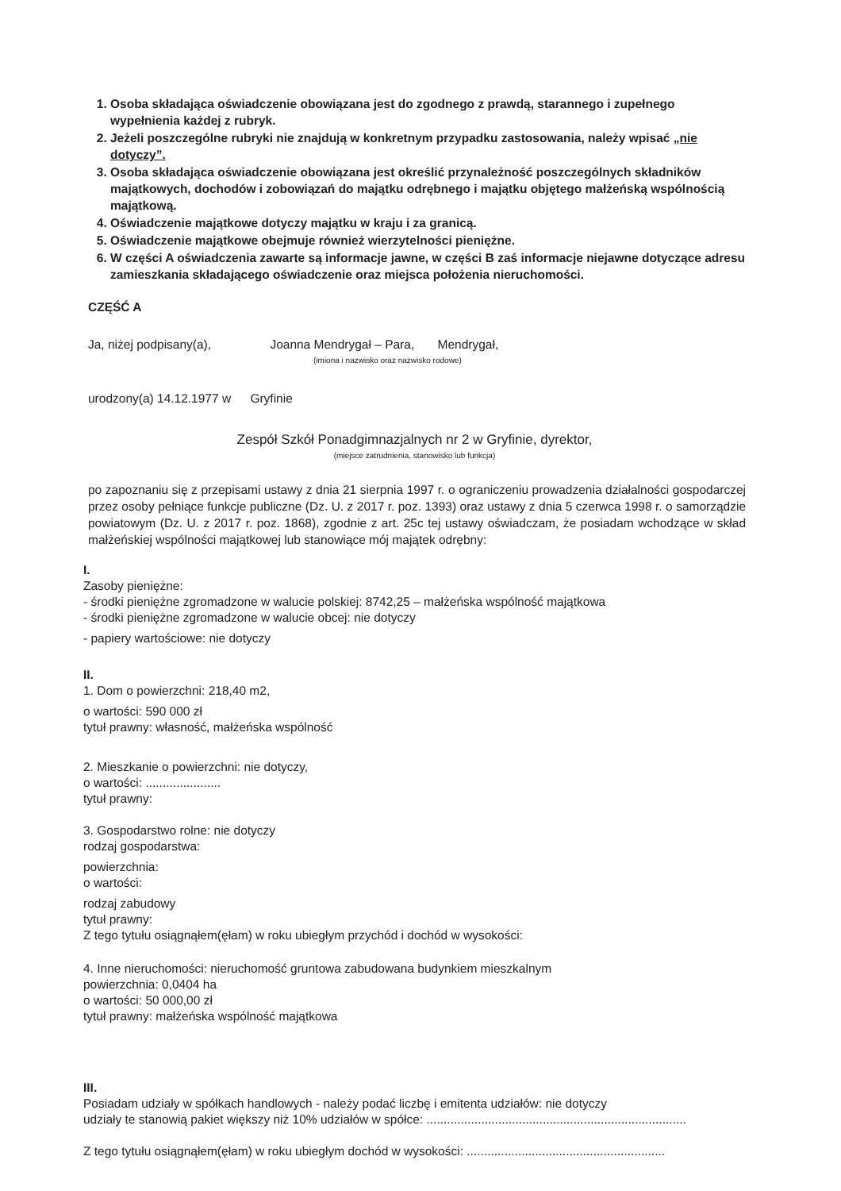1. Osoba składająca oświadczenie obowiązana jest do zgodnego z prawdą, starannego i zupełnego wypełnienia każdej z rubryk.
2. Jeżeli poszczególne rubryki nie znajdują w konkretnym przypadku zastosowania, należy wpisać „nie dotyczy”.
3. Osoba składająca oświadczenie obowiązana jest określić przynależność poszczególnych składników majątkowych, dochodów i zobowiązań do majątku odrębnego i majątku objętego małżeńską wspólnością majątkową.
4. Oświadczenie majątkowe dotyczy majątku w kraju i za granicą.
5. Oświadczenie majątkowe obejmuje również wierzytelności pieniężne.
6. W części A oświadczenia zawarte są informacje jawne, w części B zaś informacje niejawne dotyczące adresu zamieszkania składającego oświadczenie oraz miejsca położenia nieruchomości.
CZĘŚĆ A
Ja, niżej podpisany(a), Joanna Mendrygał – Para, Mendrygał,
(imiona i nazwisko oraz nazwisko rodowe)
urodzony(a) 14.12.1977 w Gryfinie
Zespół Szkół Ponadgimnazjalnych nr 2 w Gryfinie, dyrektor,
(miejsce zatrudnienia, stanowisko lub funkcja)
po zapoznaniu się z przepisami ustawy z dnia 21 sierpnia 1997 r. o ograniczeniu prowadzenia działalności gospodarczej przez osoby pełniące funkcje publiczne (Dz. U. z 2017 r. poz. 1393) oraz ustawy z dnia 5 czerwca 1998 r. o samorządzie powiatowym (Dz. U. z 2017 r. poz. 1868), zgodnie z art. 25c tej ustawy oświadczam, że posiadam wchodzące w skład małżeńskiej wspólności majątkowej lub stanowiące mój majątek odrębny:
I.
Zasoby pieniężne:
- środki pieniężne zgromadzone w walucie polskiej: 8742,25 – małżeńska wspólność majątkowa
- środki pieniężne zgromadzone w walucie obcej: nie dotyczy
- papiery wartościowe: nie dotyczy
II.
1. Dom o powierzchni: 218,40 m2,
o wartości: 590 000 zł
tytuł prawny: własność, małżeńska wspólność
2. Mieszkanie o powierzchni: nie dotyczy,
o wartości: ......................
tytuł prawny:
3. Gospodarstwo rolne: nie dotyczy
rodzaj gospodarstwa:
powierzchnia:
o wartości:
rodzaj zabudowy
tytuł prawny:
Z tego tytułu osiągnąłem(ęłam) w roku ubiegłym przychód i dochód w wysokości:
4. Inne nieruchomości: nieruchomość gruntowa zabudowana budynkiem mieszkalnym
powierzchnia: 0,0404 ha
o wartości: 50 000,00 zł
tytuł prawny: małżeńska wspólność majątkowa
III.
Posiadam udziały w spółkach handlowych - należy podać liczbę i emitenta udziałów: nie dotyczy
udziały te stanowią pakiet większy niż 10% udziałów w spółce: ............................................................................
Z tego tytułu osiągnąłem(ęłam) w roku ubiegłym dochód w wysokości: ..........................................................